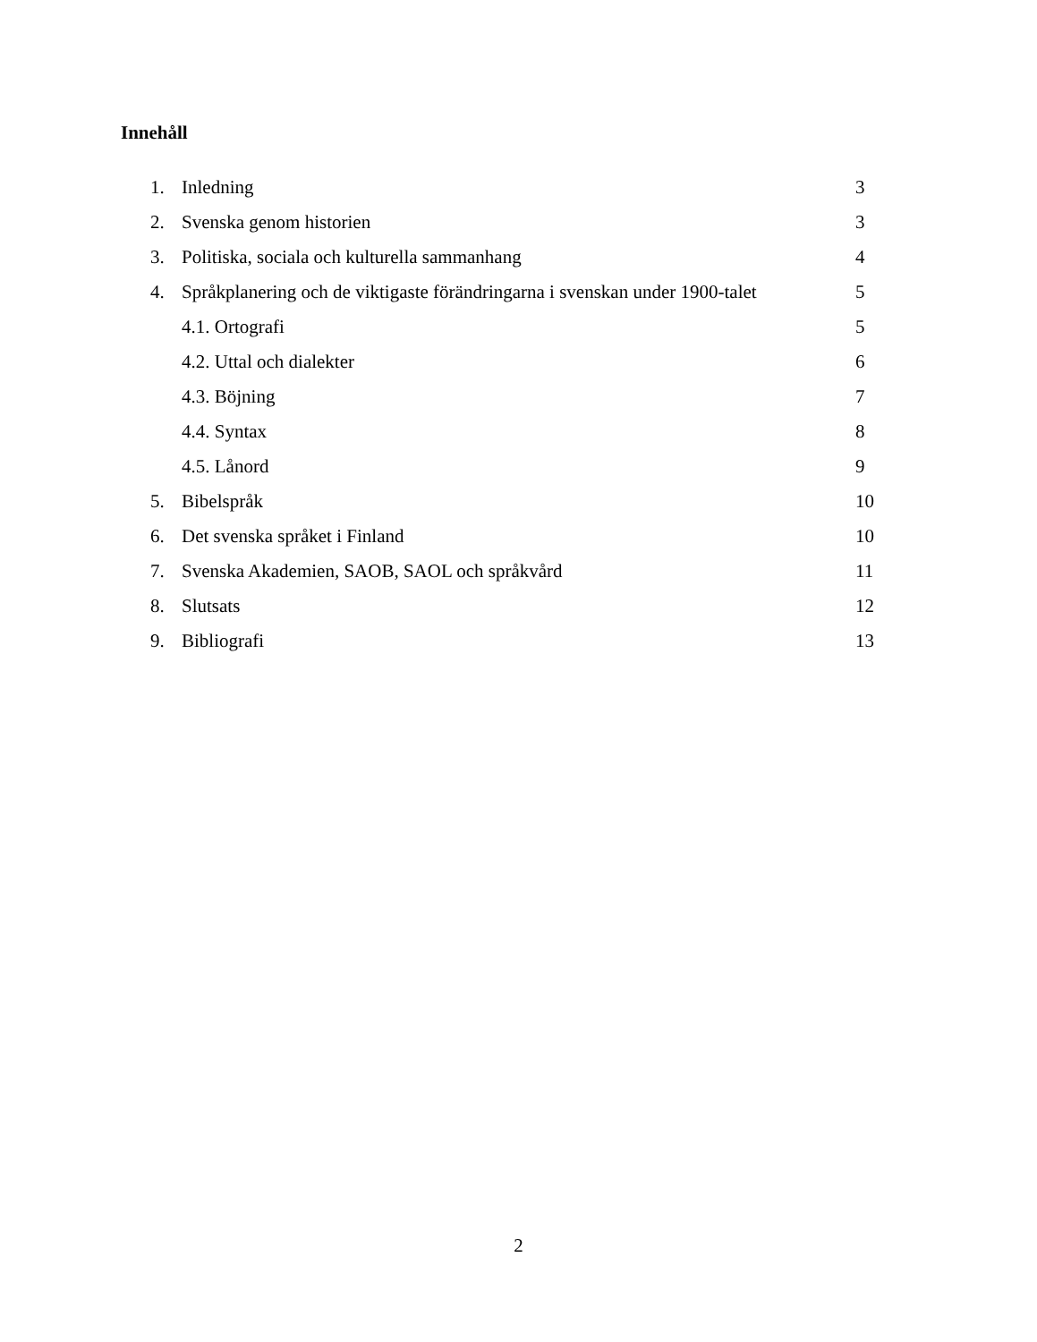Innehåll
1. Inledning 3
2. Svenska genom historien 3
3. Politiska, sociala och kulturella sammanhang 4
4. Språkplanering och de viktigaste förändringarna i svenskan under 1900-talet 5
4.1. Ortografi 5
4.2. Uttal och dialekter 6
4.3. Böjning 7
4.4. Syntax 8
4.5. Lånord 9
5. Bibelspråk 10
6. Det svenska språket i Finland 10
7. Svenska Akademien, SAOB, SAOL och språkvård 11
8. Slutsats 12
9. Bibliografi 13
2